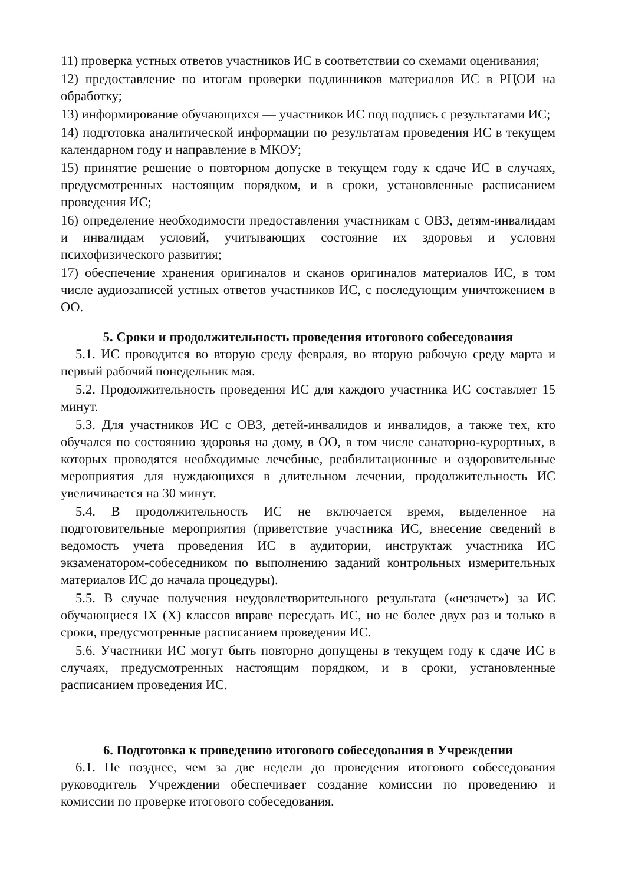11) проверка устных ответов участников ИС в соответствии со схемами оценивания;
12) предоставление по итогам проверки подлинников материалов ИС в РЦОИ на обработку;
13) информирование обучающихся — участников ИС под подпись с результатами ИС;
14) подготовка аналитической информации по результатам проведения ИС в текущем календарном году и направление в МКОУ;
15) принятие решение о повторном допуске в текущем году к сдаче ИС в случаях, предусмотренных настоящим порядком, и в сроки, установленные расписанием проведения ИС;
16) определение необходимости предоставления участникам с ОВЗ, детям-инвалидам и инвалидам условий, учитывающих состояние их здоровья и условия психофизического развития;
17) обеспечение хранения оригиналов и сканов оригиналов материалов ИС, в том числе аудиозаписей устных ответов участников ИС, с последующим уничтожением в ОО.
5. Сроки и продолжительность проведения итогового собеседования
5.1. ИС проводится во вторую среду февраля, во вторую рабочую среду марта и первый рабочий понедельник мая.
5.2. Продолжительность проведения ИС для каждого участника ИС составляет 15 минут.
5.3. Для участников ИС с ОВЗ, детей-инвалидов и инвалидов, а также тех, кто обучался по состоянию здоровья на дому, в ОО, в том числе санаторно-курортных, в которых проводятся необходимые лечебные, реабилитационные и оздоровительные мероприятия для нуждающихся в длительном лечении, продолжительность ИС увеличивается на 30 минут.
5.4. В продолжительность ИС не включается время, выделенное на подготовительные мероприятия (приветствие участника ИС, внесение сведений в ведомость учета проведения ИС в аудитории, инструктаж участника ИС экзаменатором-собеседником по выполнению заданий контрольных измерительных материалов ИС до начала процедуры).
5.5. В случае получения неудовлетворительного результата («незачет») за ИС обучающиеся IX (X) классов вправе пересдать ИС, но не более двух раз и только в сроки, предусмотренные расписанием проведения ИС.
5.6. Участники ИС могут быть повторно допущены в текущем году к сдаче ИС в случаях, предусмотренных настоящим порядком, и в сроки, установленные расписанием проведения ИС.
6. Подготовка к проведению итогового собеседования в Учреждении
6.1. Не позднее, чем за две недели до проведения итогового собеседования руководитель Учреждении обеспечивает создание комиссии по проведению и комиссии по проверке итогового собеседования.